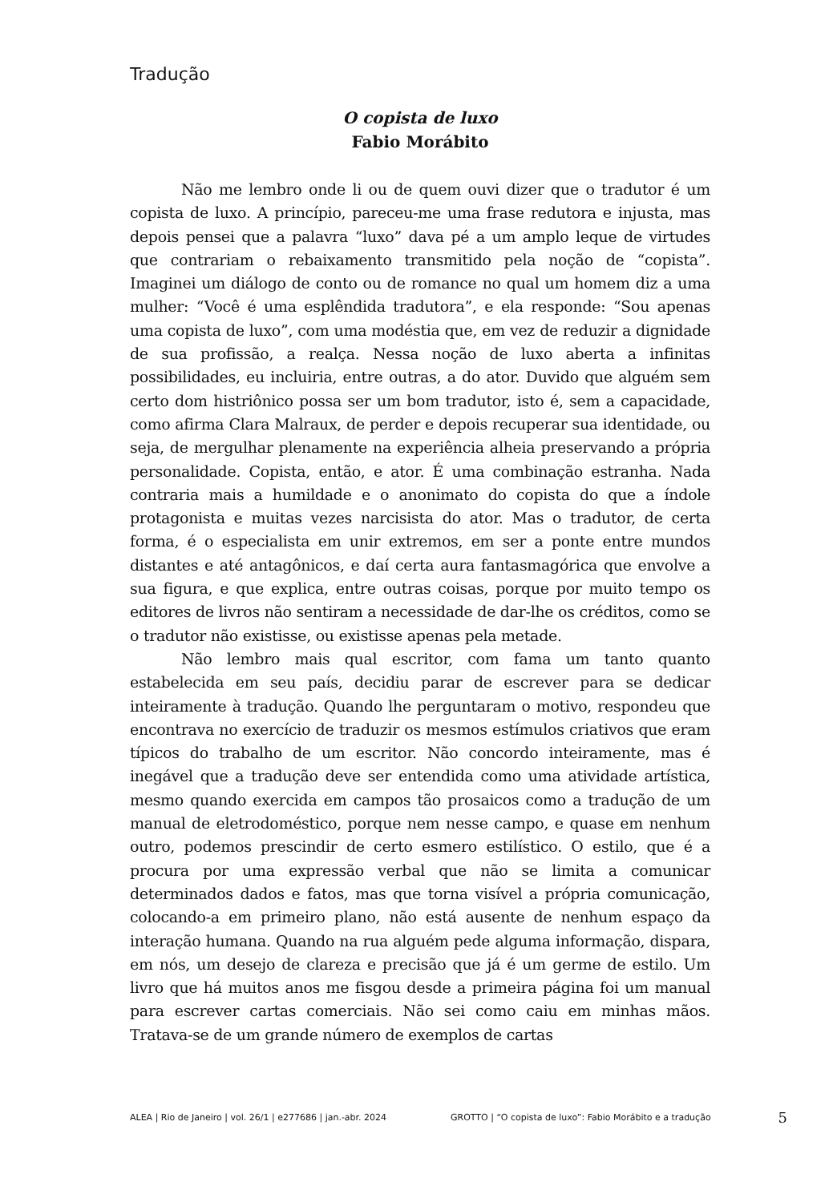Tradução
O copista de luxo
Fabio Morábito
Não me lembro onde li ou de quem ouvi dizer que o tradutor é um copista de luxo. A princípio, pareceu-me uma frase redutora e injusta, mas depois pensei que a palavra “luxo” dava pé a um amplo leque de virtudes que contrariam o rebaixamento transmitido pela noção de “copista”. Imaginei um diálogo de conto ou de romance no qual um homem diz a uma mulher: “Você é uma esplêndida tradutora”, e ela responde: “Sou apenas uma copista de luxo”, com uma modéstia que, em vez de reduzir a dignidade de sua profissão, a realça. Nessa noção de luxo aberta a infinitas possibilidades, eu incluiria, entre outras, a do ator. Duvido que alguém sem certo dom histriônico possa ser um bom tradutor, isto é, sem a capacidade, como afirma Clara Malraux, de perder e depois recuperar sua identidade, ou seja, de mergulhar plenamente na experiência alheia preservando a própria personalidade. Copista, então, e ator. É uma combinação estranha. Nada contraria mais a humildade e o anonimato do copista do que a índole protagonista e muitas vezes narcisista do ator. Mas o tradutor, de certa forma, é o especialista em unir extremos, em ser a ponte entre mundos distantes e até antagônicos, e daí certa aura fantasmagórica que envolve a sua figura, e que explica, entre outras coisas, porque por muito tempo os editores de livros não sentiram a necessidade de dar-lhe os créditos, como se o tradutor não existisse, ou existisse apenas pela metade.
Não lembro mais qual escritor, com fama um tanto quanto estabelecida em seu país, decidiu parar de escrever para se dedicar inteiramente à tradução. Quando lhe perguntaram o motivo, respondeu que encontrava no exercício de traduzir os mesmos estímulos criativos que eram típicos do trabalho de um escritor. Não concordo inteiramente, mas é inegável que a tradução deve ser entendida como uma atividade artística, mesmo quando exercida em campos tão prosaicos como a tradução de um manual de eletrodoméstico, porque nem nesse campo, e quase em nenhum outro, podemos prescindir de certo esmero estilístico. O estilo, que é a procura por uma expressão verbal que não se limita a comunicar determinados dados e fatos, mas que torna visível a própria comunicação, colocando-a em primeiro plano, não está ausente de nenhum espaço da interação humana. Quando na rua alguém pede alguma informação, dispara, em nós, um desejo de clareza e precisão que já é um germe de estilo. Um livro que há muitos anos me fisgou desde a primeira página foi um manual para escrever cartas comerciais. Não sei como caiu em minhas mãos. Tratava-se de um grande número de exemplos de cartas
ALEA | Rio de Janeiro | vol. 26/1 | e277686 | jan.-abr. 2024 GROTTO | “O copista de luxo”: Fabio Morábito e a tradução 5